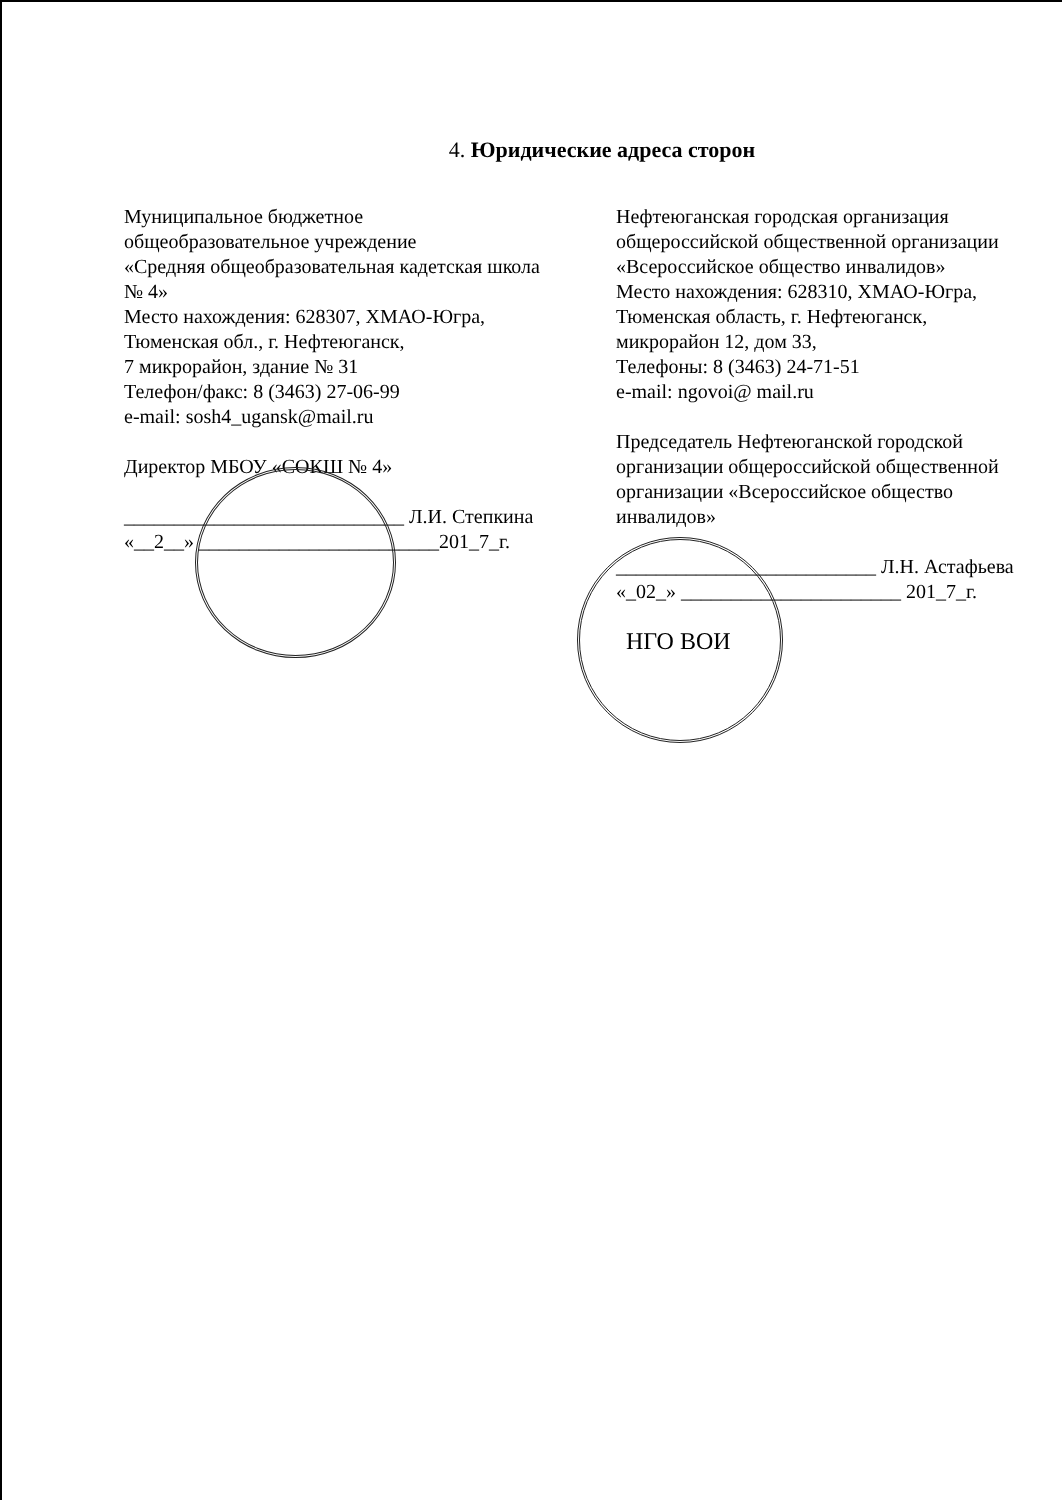4. Юридические адреса сторон
Муниципальное бюджетное
общеобразовательное учреждение
«Средняя общеобразовательная кадетская школа № 4»
Место нахождения: 628307, ХМАО-Югра, Тюменская обл., г. Нефтеюганск,
7 микрорайон, здание № 31
Телефон/факс: 8 (3463) 27-06-99
e-mail: sosh4_ugansk@mail.ru
Директор МБОУ «СОКШ № 4»
____________________________ Л.И. Степкина
«__2__» ________________________201_7_г.
Нефтеюганская городская организация общероссийской общественной организации «Всероссийское общество инвалидов»
Место нахождения: 628310, ХМАО-Югра, Тюменская область, г. Нефтеюганск, микрорайон 12, дом 33,
Телефоны: 8 (3463) 24-71-51
e-mail: ngovoi@ mail.ru
Председатель Нефтеюганской городской организации общероссийской общественной организации «Всероссийское общество инвалидов»
__________________________ Л.Н. Астафьева
«_02_» ______________________ 201_7_г.
НГО ВОИ